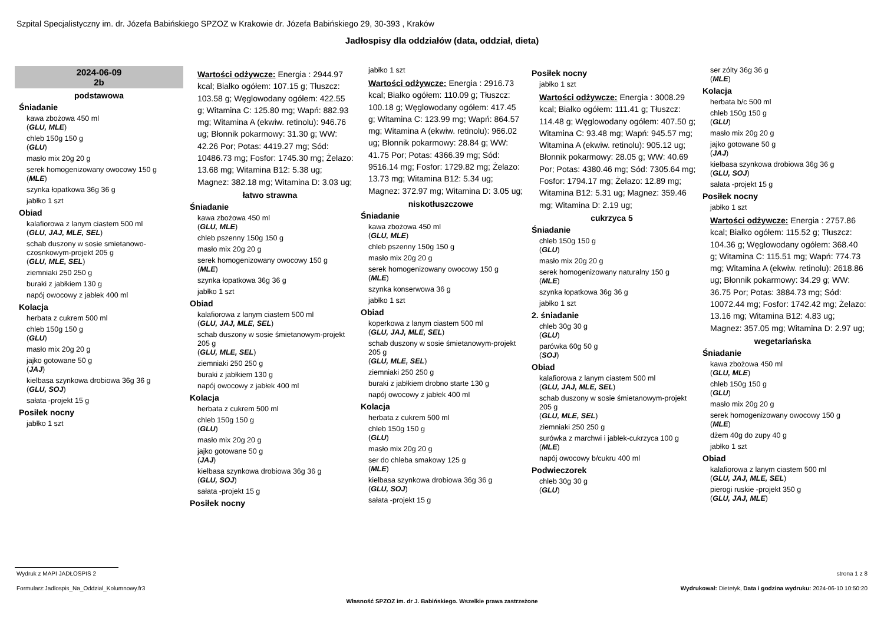Szpital Specjalistyczny im. dr. Józefa Babińskiego SPZOZ w Krakowie dr. Józefa Babińskiego 29, 30-393 , Kraków
Jadłospisy dla oddziałów (data, oddział, dieta)
2024-06-09
2b
podstawowa
Śniadanie
kawa zbożowa 450 ml
(GLU, MLE)
chleb 150g 150 g
(GLU)
masło mix 20g 20 g
serek homogenizowany owocowy 150 g
(MLE)
szynka łopatkowa 36g 36 g
jabłko 1 szt
Obiad
kalafiorowa z lanym ciastem 500 ml
(GLU, JAJ, MLE, SEL)
schab duszony w sosie smietanowo-czosnkowym-projekt 205 g
(GLU, MLE, SEL)
ziemniaki 250 250 g
buraki z jabłkiem 130 g
napój owocowy z jabłek 400 ml
Kolacja
herbata z cukrem 500 ml
chleb 150g 150 g
(GLU)
masło mix 20g 20 g
jajko gotowane 50 g
(JAJ)
kielbasa szynkowa drobiowa 36g 36 g
(GLU, SOJ)
sałata -projekt 15 g
Posiłek nocny
jabłko 1 szt
Wartości odżywcze: Energia : 2944.97 kcal; Białko ogółem: 107.15 g; Tłuszcz: 103.58 g; Węglowodany ogółem: 422.55 g; Witamina C: 125.80 mg; Wapń: 882.93 mg; Witamina A (ekwiw. retinolu): 946.76 ug; Błonnik pokarmowy: 31.30 g; WW: 42.26 Por; Potas: 4419.27 mg; Sód: 10486.73 mg; Fosfor: 1745.30 mg; Żelazo: 13.68 mg; Witamina B12: 5.38 ug; Magnez: 382.18 mg; Witamina D: 3.03 ug;
łatwo strawna
Śniadanie
kawa zbożowa 450 ml
(GLU, MLE)
chleb pszenny 150g 150 g
masło mix 20g 20 g
serek homogenizowany owocowy 150 g
(MLE)
szynka łopatkowa 36g 36 g
jabłko 1 szt
Obiad
kalafiorowa z lanym ciastem 500 ml
(GLU, JAJ, MLE, SEL)
schab duszony w sosie śmietanowym-projekt 205 g
(GLU, MLE, SEL)
ziemniaki 250 250 g
buraki z jabłkiem 130 g
napój owocowy z jabłek 400 ml
Kolacja
herbata z cukrem 500 ml
chleb 150g 150 g
(GLU)
masło mix 20g 20 g
jajko gotowane 50 g
(JAJ)
kielbasa szynkowa drobiowa 36g 36 g
(GLU, SOJ)
sałata -projekt 15 g
Posiłek nocny
jabłko 1 szt
Wartości odżywcze: Energia : 2916.73 kcal; Białko ogółem: 110.09 g; Tłuszcz: 100.18 g; Węglowodany ogółem: 417.45 g; Witamina C: 123.99 mg; Wapń: 864.57 mg; Witamina A (ekwiw. retinolu): 966.02 ug; Błonnik pokarmowy: 28.84 g; WW: 41.75 Por; Potas: 4366.39 mg; Sód: 9516.14 mg; Fosfor: 1729.82 mg; Żelazo: 13.73 mg; Witamina B12: 5.34 ug; Magnez: 372.97 mg; Witamina D: 3.05 ug;
niskotłuszczowe
Śniadanie
kawa zbożowa 450 ml
(GLU, MLE)
chleb pszenny 150g 150 g
masło mix 20g 20 g
serek homogenizowany owocowy 150 g
(MLE)
szynka konserwowa 36 g
jabłko 1 szt
Obiad
koperkowa z lanym ciastem 500 ml
(GLU, JAJ, MLE, SEL)
schab duszony w sosie śmietanowym-projekt 205 g
(GLU, MLE, SEL)
ziemniaki 250 250 g
buraki z jabłkiem drobno starte 130 g
napój owocowy z jabłek 400 ml
Kolacja
herbata z cukrem 500 ml
chleb 150g 150 g
(GLU)
masło mix 20g 20 g
ser do chleba smakowy 125 g
(MLE)
kielbasa szynkowa drobiowa 36g 36 g
(GLU, SOJ)
sałata -projekt 15 g
Posiłek nocny
jabłko 1 szt
Wartości odżywcze: Energia : 3008.29 kcal; Białko ogółem: 111.41 g; Tłuszcz: 114.48 g; Węglowodany ogółem: 407.50 g; Witamina C: 93.48 mg; Wapń: 945.57 mg; Witamina A (ekwiw. retinolu): 905.12 ug; Błonnik pokarmowy: 28.05 g; WW: 40.69 Por; Potas: 4380.46 mg; Sód: 7305.64 mg; Fosfor: 1794.17 mg; Żelazo: 12.89 mg; Witamina B12: 5.31 ug; Magnez: 359.46 mg; Witamina D: 2.19 ug;
cukrzyca 5
Śniadanie
chleb 150g 150 g
(GLU)
masło mix 20g 20 g
serek homogenizowany naturalny 150 g
(MLE)
szynka łopatkowa 36g 36 g
jabłko 1 szt
2. śniadanie
chleb 30g 30 g
(GLU)
parówka 60g 50 g
(SOJ)
Obiad
kalafiorowa z lanym ciastem 500 ml
(GLU, JAJ, MLE, SEL)
schab duszony w sosie śmietanowym-projekt 205 g
(GLU, MLE, SEL)
ziemniaki 250 250 g
surówka z marchwi i jabłek-cukrzyca 100 g
(MLE)
napój owocowy b/cukru 400 ml
Podwieczorek
chleb 30g 30 g
(GLU)
ser zólty 36g 36 g
(MLE)
Kolacja
herbata b/c 500 ml
chleb 150g 150 g
(GLU)
masło mix 20g 20 g
jajko gotowane 50 g
(JAJ)
kielbasa szynkowa drobiowa 36g 36 g
(GLU, SOJ)
sałata -projekt 15 g
Posiłek nocny
jabłko 1 szt
Wartości odżywcze: Energia : 2757.86 kcal; Białko ogółem: 115.52 g; Tłuszcz: 104.36 g; Węglowodany ogółem: 368.40 g; Witamina C: 115.51 mg; Wapń: 774.73 mg; Witamina A (ekwiw. retinolu): 2618.86 ug; Błonnik pokarmowy: 34.29 g; WW: 36.75 Por; Potas: 3884.73 mg; Sód: 10072.44 mg; Fosfor: 1742.42 mg; Żelazo: 13.16 mg; Witamina B12: 4.83 ug; Magnez: 357.05 mg; Witamina D: 2.97 ug;
wegetariańska
Śniadanie
kawa zbożowa 450 ml
(GLU, MLE)
chleb 150g 150 g
(GLU)
masło mix 20g 20 g
serek homogenizowany owocowy 150 g
(MLE)
dżem 40g do zupy 40 g
jabłko 1 szt
Obiad
kalafiorowa z lanym ciastem 500 ml
(GLU, JAJ, MLE, SEL)
pierogi ruskie -projekt 350 g
(GLU, JAJ, MLE)
Wydruk z MAPI JADŁOSPIS 2 strona 1 z 8
Formularz:Jadlospis_Na_Oddzial_Kolumnowy.fr3
Wydrukował: Dietetyk, Data i godzina wydruku: 2024-06-10 10:50:20
Własność SPZOZ im. dr J. Babińskiego. Wszelkie prawa zastrzeżone